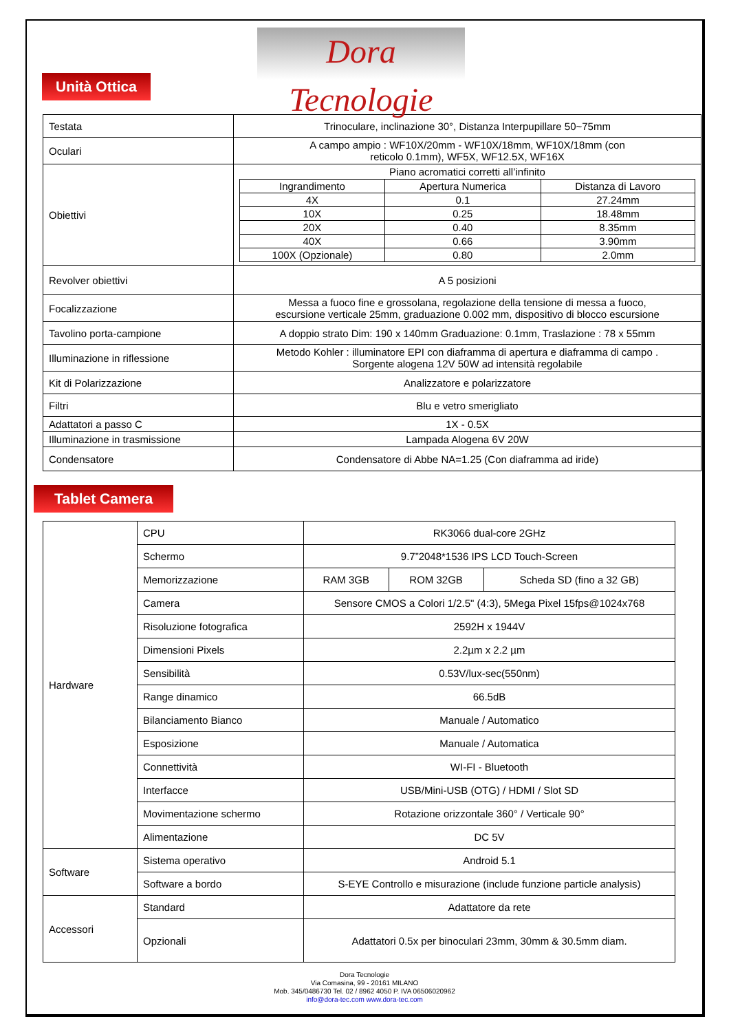Dora Tecnologie
Unità Ottica
| Testata | Trinoculare, inclinazione 30°, Distanza Interpupillare 50~75mm |
| Oculari | A campo ampio : WF10X/20mm - WF10X/18mm, WF10X/18mm (con reticolo 0.1mm), WF5X, WF12.5X, WF16X |
| Obiettivi | Piano acromatici corretti all’infinito / Ingrandimento / Apertura Numerica / Distanza di Lavoro / / 4X / 0.1 / 27.24mm / / 10X / 0.25 / 18.48mm / / 20X / 0.40 / 8.35mm / / 40X / 0.66 / 3.90mm / / 100X (Opzionale) / 0.80 / 2.0mm / |
| Revolver obiettivi | A 5 posizioni |
| Focalizzazione | Messa a fuoco fine e grossolana, regolazione della tensione di messa a fuoco, escursione verticale 25mm, graduazione 0.002 mm, dispositivo di blocco escursione |
| Tavolino porta-campione | A doppio strato Dim: 190 x 140mm Graduazione: 0.1mm, Traslazione : 78 x 55mm |
| Illuminazione in riflessione | Metodo Kohler : illuminatore EPI con diaframma di apertura e diaframma di campo . Sorgente alogena 12V 50W ad intensità regolabile |
| Kit di Polarizzazione | Analizzatore e polarizzatore |
| Filtri | Blu e vetro smerigliato |
| Adattatori a passo C | 1X - 0.5X |
| Illuminazione in trasmissione | Lampada Alogena 6V 20W |
| Condensatore | Condensatore di Abbe NA=1.25 (Con diaframma ad iride) |
Tablet Camera
| Hardware | CPU | RK3066 dual-core 2GHz | | |
| | Schermo | 9.7”2048*1536 IPS LCD Touch-Screen | | |
| | Memorizzazione | RAM 3GB | ROM 32GB | Scheda SD (fino a 32 GB) |
| | Camera | Sensore CMOS a Colori 1/2.5" (4:3), 5Mega Pixel 15fps@1024x768 | | |
| | Risoluzione fotografica | 2592H x 1944V | | |
| | Dimensioni Pixels | 2.2µm x 2.2 µm | | |
| | Sensibilità | 0.53V/lux-sec(550nm) | | |
| | Range dinamico | 66.5dB | | |
| | Bilanciamento Bianco | Manuale / Automatico | | |
| | Esposizione | Manuale / Automatica | | |
| | Connettività | WI-FI - Bluetooth | | |
| | Interfacce | USB/Mini-USB (OTG) / HDMI / Slot SD | | |
| | Movimentazione schermo | Rotazione orizzontale 360° / Verticale 90° | | |
| | Alimentazione | DC 5V | | |
| Software | Sistema operativo | Android 5.1 | | |
| | Software a bordo | S-EYE Controllo e misurazione (include funzione particle analysis) | | |
| Accessori | Standard | Adattatore da rete | | |
| | Opzionali | Adattatori 0.5x per binoculari 23mm, 30mm & 30.5mm diam. | | |
Dora Tecnologie
Via Comasina, 99 - 20161 MILANO
Mob. 345/0486730 Tel. 02 / 8962 4050 P. IVA 06506020962
info@dora-tec.com www.dora-tec.com